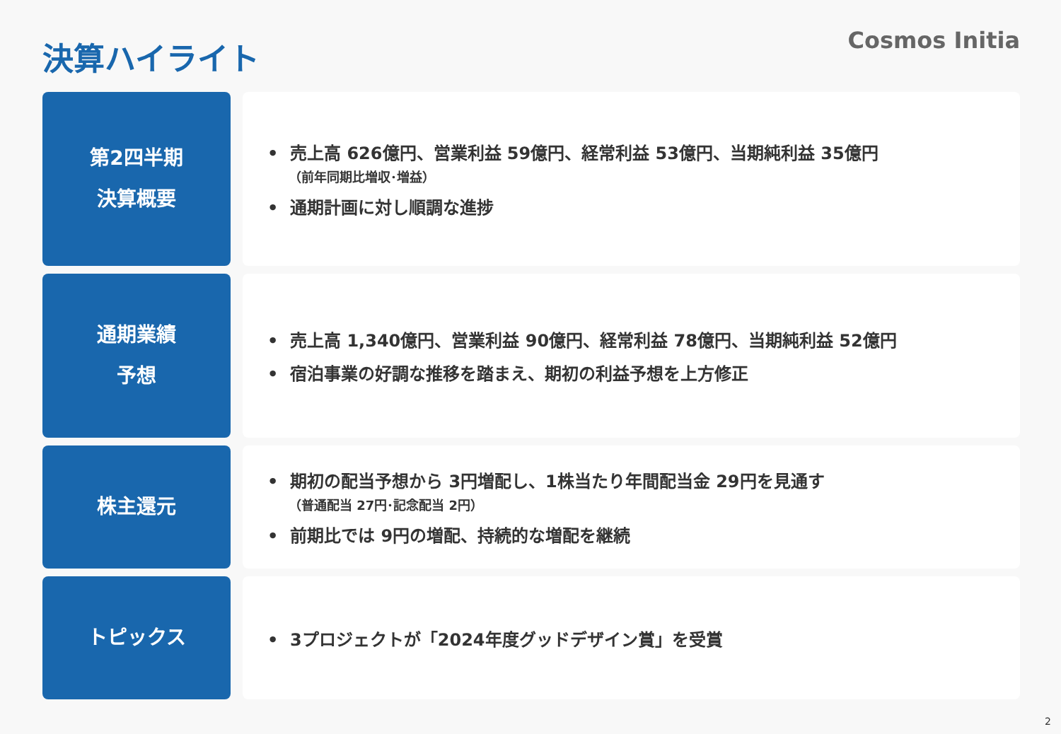決算ハイライト
Cosmos Initia
第2四半期
決算概要
• 売上高 626億円、営業利益 59億円、経常利益 53億円、当期純利益 35億円
（前年同期比増収･増益）
• 通期計画に対し順調な進捗
通期業績
予想
• 売上高 1,340億円、営業利益 90億円、経常利益 78億円、当期純利益 52億円
• 宿泊事業の好調な推移を踏まえ、期初の利益予想を上方修正
株主還元
• 期初の配当予想から 3円増配し、1株当たり年間配当金 29円を見通す
（普通配当 27円･記念配当 2円）
• 前期比では 9円の増配、持続的な増配を継続
トピックス
• 3プロジェクトが「2024年度グッドデザイン賞」を受賞
2